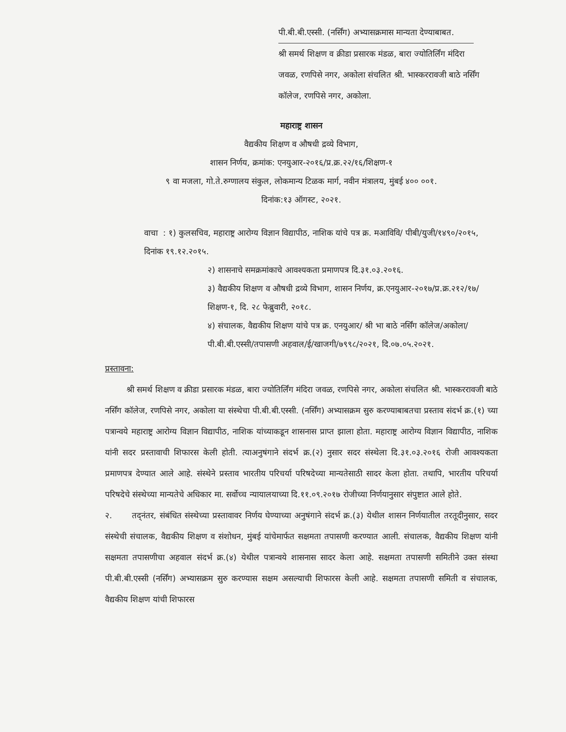पी.बी.बी.एस्सी. (नर्सिंग) अभ्यासक्रमास मान्यता देण्याबाबत.
श्री समर्थ शिक्षण व क्रीडा प्रसारक मंडळ, बारा ज्योतिर्लिंग मंदिरा जवळ, रणपिसे नगर, अकोला संचलित श्री. भास्कररावजी बाठे नर्सिंग कॉलेज, रणपिसे नगर, अकोला.
महाराष्ट्र शासन
वैद्यकीय शिक्षण व औषधी द्रव्ये विभाग,
शासन निर्णय, क्रमांक: एनयुआर-२०१६/प्र.क्र.२२/१६/शिक्षण-१
९ वा मजला, गो.ते.रुग्णालय संकुल, लोकमान्य टिळक मार्ग, नवीन मंत्रालय, मुंबई ४०० ००१.
दिनांक:१३ ऑगस्ट, २०२१.
वाचा : १) कुलसचिव, महाराष्ट्र आरोग्य विज्ञान विद्यापीठ, नाशिक यांचे पत्र क्र. मआविवि/ पीबी/युजी/१४९०/२०१५, दिनांक १९.१२.२०१५.
२) शासनाचे समक्रमांकाचे आवश्यकता प्रमाणपत्र दि.३१.०३.२०१६.
३) वैद्यकीय शिक्षण व औषधी द्रव्ये विभाग, शासन निर्णय, क्र.एनयुआर-२०१७/प्र.क्र.२१२/१७/शिक्षण-१, दि. २८ फेब्रुवारी, २०१८.
४) संचालक, वैद्यकीय शिक्षण यांचे पत्र क्र. एनयुआर/ श्री भा बाठे नर्सिंग कॉलेज/अकोला/पी.बी.बी.एस्सी/तपासणी अहवाल/ई/खाजगी/७९९८/२०२१, दि.०७.०५.२०२१.
प्रस्तावना:
श्री समर्थ शिक्षण व क्रीडा प्रसारक मंडळ, बारा ज्योतिर्लिंग मंदिरा जवळ, रणपिसे नगर, अकोला संचलित श्री. भास्कररावजी बाठे नर्सिंग कॉलेज, रणपिसे नगर, अकोला या संस्थेचा पी.बी.बी.एस्सी. (नर्सिंग) अभ्यासक्रम सुरु करण्याबाबतचा प्रस्ताव संदर्भ क्र.(१) च्या पत्रान्वये महाराष्ट्र आरोग्य विज्ञान विद्यापीठ, नाशिक यांच्याकडून शासनास प्राप्त झाला होता. महाराष्ट्र आरोग्य विज्ञान विद्यापीठ, नाशिक यांनी सदर प्रस्तावाची शिफारस केली होती. त्याअनुषंगाने संदर्भ क्र.(२) नुसार सदर संस्थेला दि.३१.०३.२०१६ रोजी आवश्यकता प्रमाणपत्र देण्यात आले आहे. संस्थेने प्रस्ताव भारतीय परिचर्या परिषदेच्या मान्यतेसाठी सादर केला होता. तथापि, भारतीय परिचर्या परिषदेचे संस्थेच्या मान्यतेचे अधिकार मा. सर्वोच्च न्यायालयाच्या दि.११.०९.२०१७ रोजीच्या निर्णयानुसार संपुष्टात आले होते.
२. तद्नंतर, संबंधित संस्थेच्या प्रस्तावावर निर्णय घेण्याच्या अनुषंगाने संदर्भ क्र.(३) येथील शासन निर्णयातील तरतूदीनुसार, सदर संस्थेची संचालक, वैद्यकीय शिक्षण व संशोधन, मुंबई यांचेमार्फत सक्षमता तपासणी करण्यात आली. संचालक, वैद्यकीय शिक्षण यांनी सक्षमता तपासणीचा अहवाल संदर्भ क्र.(४) येथील पत्रान्वये शासनास सादर केला आहे. सक्षमता तपासणी समितीने उक्त संस्था पी.बी.बी.एस्सी (नर्सिंग) अभ्यासक्रम सुरु करण्यास सक्षम असल्याची शिफारस केली आहे. सक्षमता तपासणी समिती व संचालक, वैद्यकीय शिक्षण यांची शिफारस